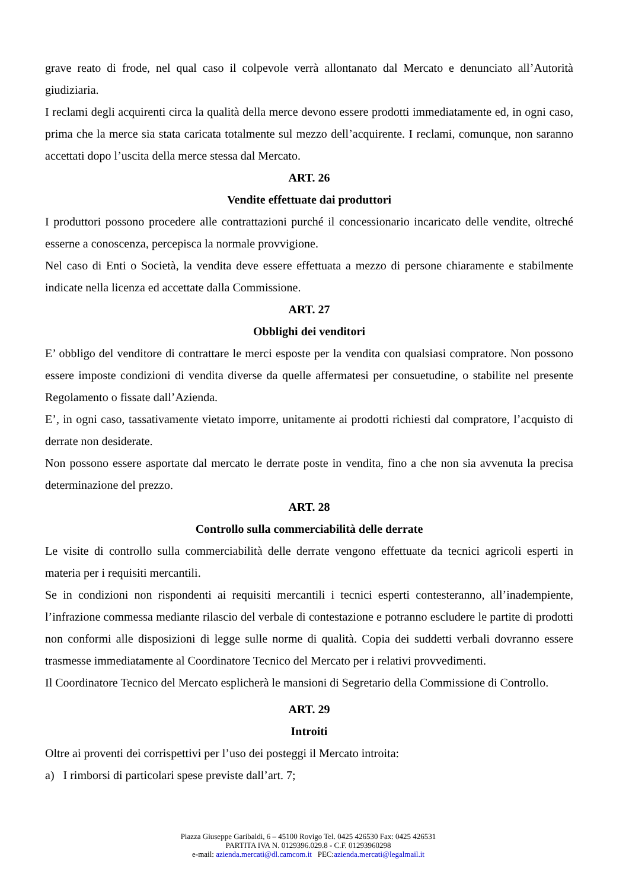grave reato di frode, nel qual caso il colpevole verrà allontanato dal Mercato e denunciato all’Autorità giudiziaria.
I reclami degli acquirenti circa la qualità della merce devono essere prodotti immediatamente ed, in ogni caso, prima che la merce sia stata caricata totalmente sul mezzo dell’acquirente. I reclami, comunque, non saranno accettati dopo l’uscita della merce stessa dal Mercato.
ART. 26
Vendite effettuate dai produttori
I produttori possono procedere alle contrattazioni purché il concessionario incaricato delle vendite, oltreché esserne a conoscenza, percepisca la normale provvigione.
Nel caso di Enti o Società, la vendita deve essere effettuata a mezzo di persone chiaramente e stabilmente indicate nella licenza ed accettate dalla Commissione.
ART. 27
Obblighi dei venditori
E’ obbligo del venditore di contrattare le merci esposte per la vendita con qualsiasi compratore. Non possono essere imposte condizioni di vendita diverse da quelle affermatesi per consuetudine, o stabilite nel presente Regolamento o fissate dall’Azienda.
E’, in ogni caso, tassativamente vietato imporre, unitamente ai prodotti richiesti dal compratore, l’acquisto di derrate non desiderate.
Non possono essere asportate dal mercato le derrate poste in vendita, fino a che non sia avvenuta la precisa determinazione del prezzo.
ART. 28
Controllo sulla commerciabilità delle derrate
Le visite di controllo sulla commerciabilità delle derrate vengono effettuate da tecnici agricoli esperti in materia per i requisiti mercantili.
Se in condizioni non rispondenti ai requisiti mercantili i tecnici esperti contesteranno, all’inadempiente, l’infrazione commessa mediante rilascio del verbale di contestazione e potranno escludere le partite di prodotti non conformi alle disposizioni di legge sulle norme di qualità. Copia dei suddetti verbali dovranno essere trasmesse immediatamente al Coordinatore Tecnico del Mercato per i relativi provvedimenti.
Il Coordinatore Tecnico del Mercato esplicherà le mansioni di Segretario della Commissione di Controllo.
ART. 29
Introiti
Oltre ai proventi dei corrispettivi per l’uso dei posteggi il Mercato introita:
a) I rimborsi di particolari spese previste dall’art. 7;
Piazza Giuseppe Garibaldi, 6 – 45100 Rovigo Tel. 0425 426530 Fax: 0425 426531
PARTITA IVA N. 0129396.029.8 - C.F. 01293960298
e-mail: azienda.mercati@dl.camcom.it PEC:azienda.mercati@legalmail.it